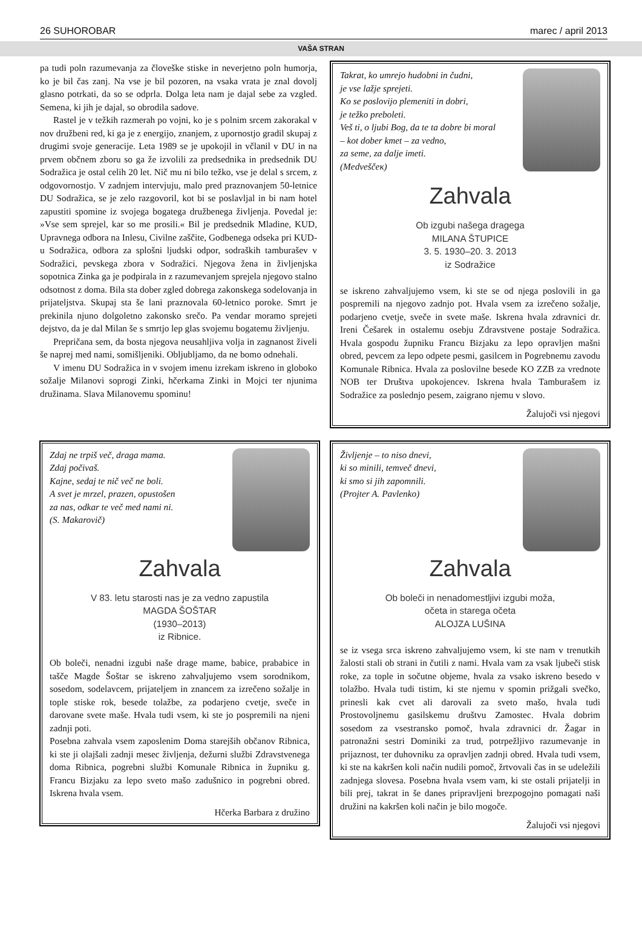26 SUHOROBAR marec / april 2013
VAŠA STRAN
pa tudi poln razumevanja za človeške stiske in neverjetno poln humorja, ko je bil čas zanj. Na vse je bil pozoren, na vsaka vrata je znal dovolj glasno potrkati, da so se odprla. Dolga leta nam je dajal sebe za vzgled. Semena, ki jih je dajal, so obrodila sadove.
Rastel je v težkih razmerah po vojni, ko je s polnim srcem zakorakal v nov družbeni red, ki ga je z energijo, znanjem, z upornostjo gradil skupaj z drugimi svoje generacije. Leta 1989 se je upokojil in včlanil v DU in na prvem občnem zboru so ga že izvolili za predsednika in predsednik DU Sodražica je ostal celih 20 let. Nič mu ni bilo težko, vse je delal s srcem, z odgovornostjo. V zadnjem intervjuju, malo pred praznovanjem 50-letnice DU Sodražica, se je zelo razgovoril, kot bi se poslavljal in bi nam hotel zapustiti spomine iz svojega bogatega družbenega življenja. Povedal je: »Vse sem sprejel, kar so me prosili.« Bil je predsednik Mladine, KUD, Upravnega odbora na Inlesu, Civilne zaščite, Godbenega odseka pri KUD-u Sodražica, odbora za splošni ljudski odpor, sodraških tamburašev v Sodražici, pevskega zbora v Sodražici. Njegova žena in življenjska sopotnica Zinka ga je podpirala in z razumevanjem sprejela njegovo stalno odsotnost z doma. Bila sta dober zgled dobrega zakonskega sodelovanja in prijateljstva. Skupaj sta še lani praznovala 60-letnico poroke. Smrt je prekinila njuno dolgoletno zakonsko srečo. Pa vendar moramo sprejeti dejstvo, da je dal Milan še s smrtjo lep glas svojemu bogatemu življenju.
Prepričana sem, da bosta njegova neusahljiva volja in zagnanost živeli še naprej med nami, somišljeniki. Obljubljamo, da ne bomo odnehali.
V imenu DU Sodražica in v svojem imenu izrekam iskreno in globoko sožalje Milanovi soprogi Zinki, hčerkama Zinki in Mojci ter njunima družinama. Slava Milanovemu spominu!
Takrat, ko umrejo hudobni in čudni,
je vse lažje sprejeti.
Ko se poslovijo plemeniti in dobri,
je težko preboleti.
Veš ti, o ljubi Bog, da te ta dobre bi moral
– kot dober kmet – za vedno,
za seme, za dalje imeti.
(Medveščeк)
Zahvala
Ob izgubi našega dragega
MILANA ŠTUPICE
3. 5. 1930–20. 3. 2013
iz Sodražice
se iskreno zahvaljujemo vsem, ki ste se od njega poslovili in ga pospremili na njegovo zadnjo pot. Hvala vsem za izrečeno sožalje, podarjeno cvetje, sveče in svete maše. Iskrena hvala zdravnici dr. Ireni Češarek in ostalemu osebju Zdravstvene postaje Sodražica. Hvala gospodu župniku Francu Bizjaku za lepo opravljen mašni obred, pevcem za lepo odpete pesmi, gasilcem in Pogrebnemu zavodu Komunale Ribnica. Hvala za poslovilne besede KO ZZB za vrednote NOB ter Društva upokojencev. Iskrena hvala Tamburašem iz Sodražice za poslednjo pesem, zaigrano njemu v slovo.
Žalujoči vsi njegovi
Zdaj ne trpiš več, draga mama.
Zdaj počivaš.
Kajne, sedaj te nič več ne boli.
A svet je mrzel, prazen, opustošen
za nas, odkar te več med nami ni.
(S. Makarovič)
Zahvala
V 83. letu starosti nas je za vedno zapustila
MAGDA ŠOŠTAR
(1930–2013)
iz Ribnice.
Ob boleči, nenadni izgubi naše drage mame, babice, prababice in taščе Magde Šoštar se iskreno zahvaljujemo vsem sorodnikom, sosedom, sodelavcem, prijateljem in znancem za izrečeno sožalje in tople stiske rok, besede tolažbe, za podarjeno cvetje, sveče in darovane svete maše. Hvala tudi vsem, ki ste jo pospremili na njeni zadnji poti.
Posebna zahvala vsem zaposlenim Doma starejših občanov Ribnica, ki ste ji olajšali zadnji mesec življenja, dežurni službi Zdravstvenega doma Ribnica, pogrebni službi Komunale Ribnica in župniku g. Francu Bizjaku za lepo sveto mašo zadušnico in pogrebni obred. Iskrena hvala vsem.
Hčerka Barbara z družino
Življenje – to niso dnevi,
ki so minili, temveč dnevi,
ki smo si jih zapomnili.
(Projter A. Pavlenko)
Zahvala
Ob boleči in nenadomestljivi izgubi moža,
očeta in starega očeta
ALOJZA LUŠINA
se iz vsega srca iskreno zahvaljujemo vsem, ki ste nam v trenutkih žalosti stali ob strani in čutili z nami. Hvala vam za vsak ljubeči stisk roke, za tople in sočutne objeme, hvala za vsako iskreno besedo v tolažbo. Hvala tudi tistim, ki ste njemu v spomin prižgali svečko, prinesli kak cvet ali darovali za sveto mašo, hvala tudi Prostovoljnemu gasilskemu društvu Zamostec. Hvala dobrim sosedom za vsestransko pomoč, hvala zdravnici dr. Žagar in patronažni sestri Dominiki za trud, potrpežljivo razumevanje in prijaznost, ter duhovniku za opravljen zadnji obred. Hvala tudi vsem, ki ste na kakršen koli način nudili pomoč, žrtvovali čas in se udeležili zadnjega slovesa. Posebna hvala vsem vam, ki ste ostali prijatelji in bili prej, takrat in še danes pripravljeni brezpogojno pomagati naši družini na kakršen koli način je bilo mogoče.
Žalujoči vsi njegovi